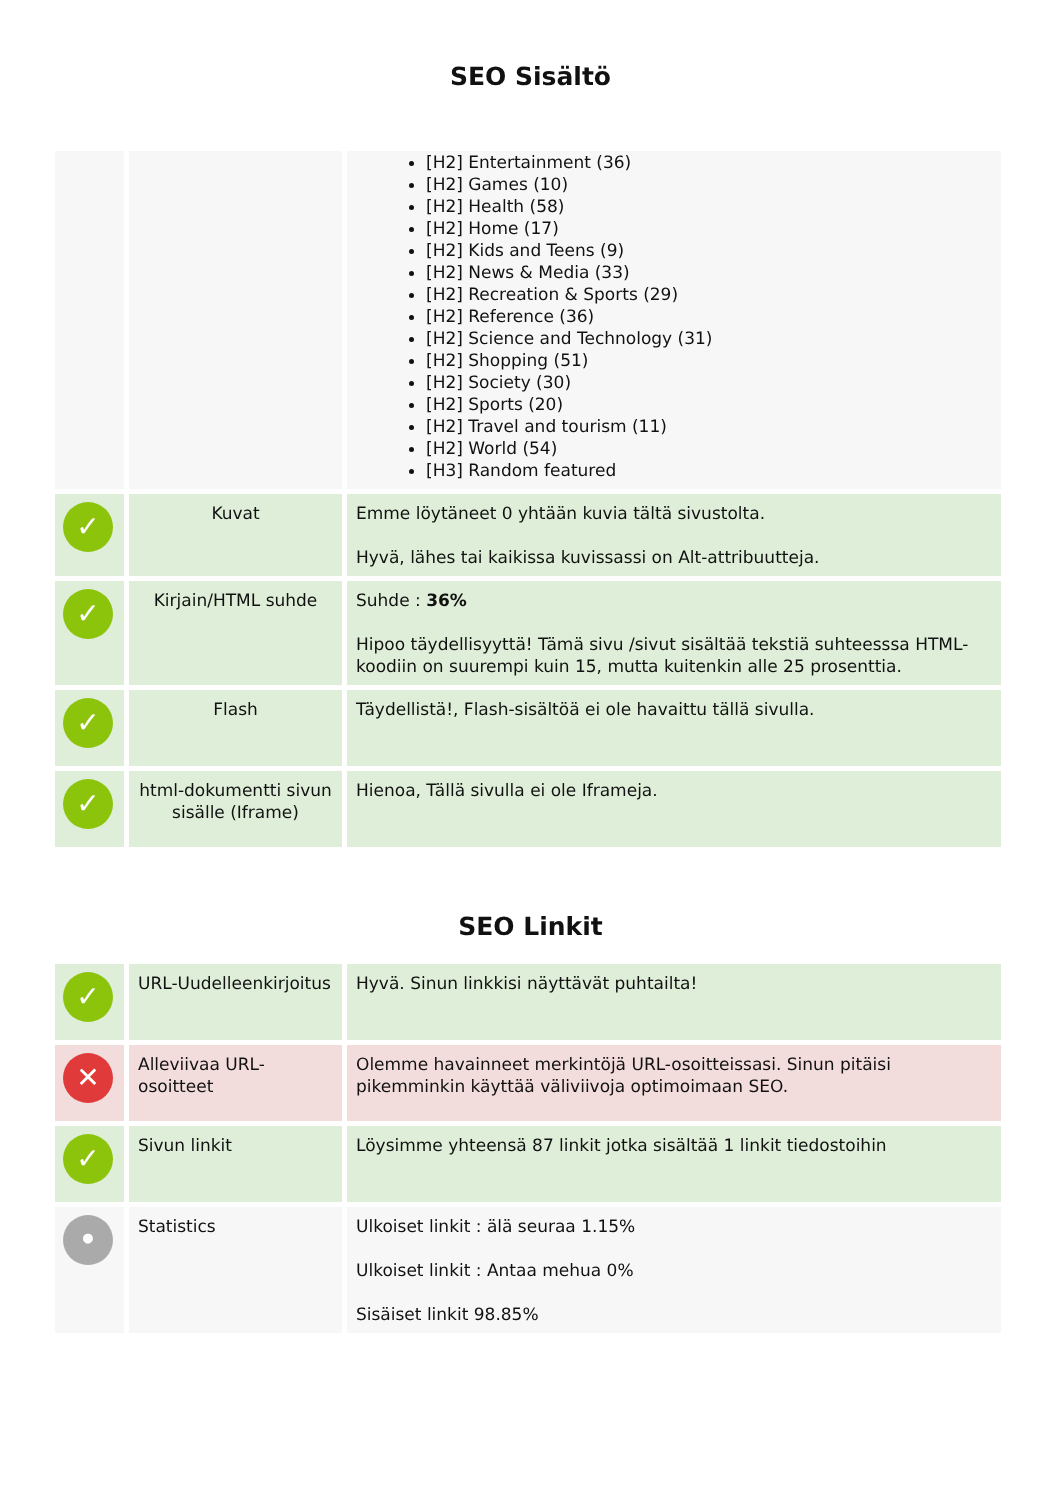SEO Sisältö
| | | [H2] Entertainment (36) [H2] Games (10) [H2] Health (58) [H2] Home (17) [H2] Kids and Teens (9) [H2] News & Media (33) [H2] Recreation & Sports (29) [H2] Reference (36) [H2] Science and Technology (31) [H2] Shopping (51) [H2] Society (30) [H2] Sports (20) [H2] Travel and tourism (11) [H2] World (54) [H3] Random featured |
| ✓ | Kuvat | Emme löytäneet 0 yhtään kuvia tältä sivustolta. Hyvä, lähes tai kaikissa kuvissassi on Alt-attribuutteja. |
| ✓ | Kirjain/HTML suhde | Suhde : 36% Hipoo täydellisyyttä! Tämä sivu /sivut sisältää tekstiä suhteesssa HTML-koodiin on suurempi kuin 15, mutta kuitenkin alle 25 prosenttia. |
| ✓ | Flash | Täydellistä!, Flash-sisältöä ei ole havaittu tällä sivulla. |
| ✓ | html-dokumentti sivun sisälle (Iframe) | Hienoa, Tällä sivulla ei ole Iframeja. |
SEO Linkit
| ✓ | URL-Uudelleenkirjoitus | Hyvä. Sinun linkkisi näyttävät puhtailta! |
| ✕ | Alleviivaa URL-osoitteet | Olemme havainneet merkintöjä URL-osoitteissasi. Sinun pitäisi pikemminkin käyttää väliviivoja optimoimaan SEO. |
| ✓ | Sivun linkit | Löysimme yhteensä 87 linkit jotka sisältää 1 linkit tiedostoihin |
| • | Statistics | Ulkoiset linkit : älä seuraa 1.15% Ulkoiset linkit : Antaa mehua 0% Sisäiset linkit 98.85% |